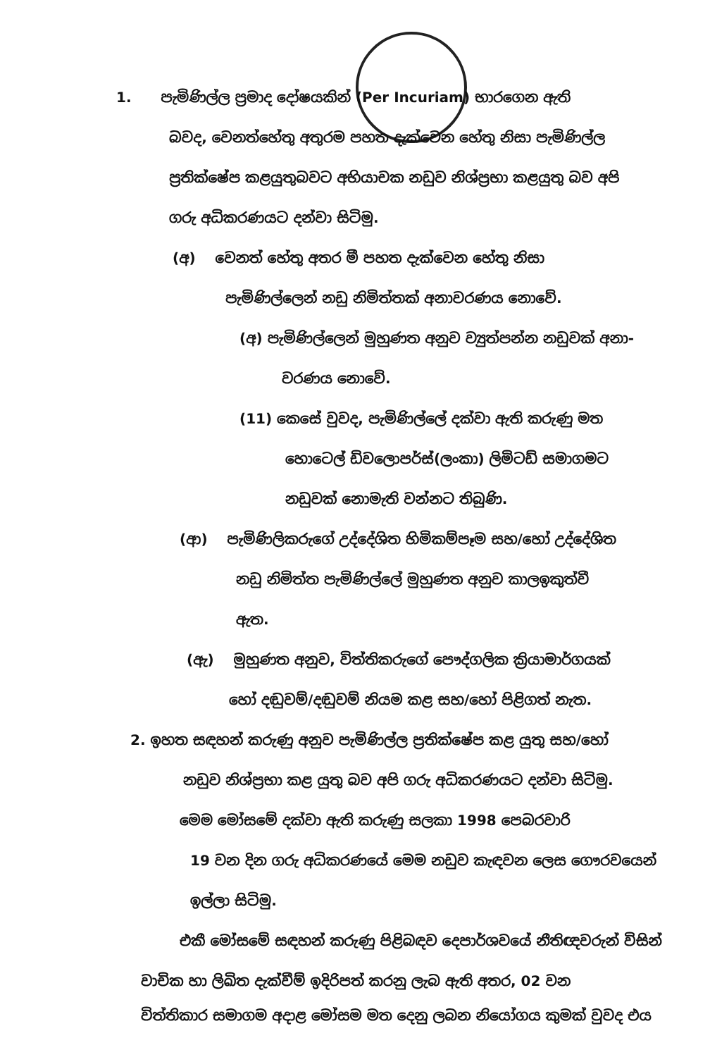1. පැමිණිල්ල ප්‍රමාද දෝෂයකින් (Per Incuriam) භාරගෙන ඇති
බවද, වෙනත්හේතු අතුරම පහත දැක්වෙන හේතු නිසා පැමිණිල්ල
ප්‍රතික්ෂේප කළයුතුබවට අභියාචක නඩුව නිශ්ප්‍රභා කළයුතු බව අපි
ගරු අධිකරණයට දන්වා සිටිමු.
(අ) වෙනත් හේතු අතර මී පහත දැක්වෙන හේතු නිසා
පැමිණිල්ලෙන් නඩු නිමිත්තක් අනාවරණය නොවේ.
(අ) පැමිණිල්ලෙන් මුහුණත අනුව ව්‍යුත්පන්න නඩුවක් අනා-
වරණය නොවේ.
(11) කෙසේ වුවද, පැමිණිල්ලේ දක්වා ඇති කරුණු මත
හොටෙල් ඩිවලොපර්ස්(ලංකා) ලිමිටඩ් සමාගමට
නඩුවක් නොමැති වන්නට තිබුණි.
(ආ) පැමිණිලිකරුගේ උද්දේශිත හිමිකම්පෑම සහ/හෝ උද්දේශිත
නඩු නිමිත්ත පැමිණිල්ලේ මුහුණත අනුව කාලඉකුත්වී
ඇත.
(ඇ) මුහුණත අනුව, විත්තිකරුගේ පෞද්ගලික ක්‍රියාමාර්ගයක්
හෝ දඬුවම්/දඬුවම් නියම කළ සහ/හෝ පිළිගත් නැත.
2. ඉහත සඳහන් කරුණු අනුව පැමිණිල්ල ප්‍රතික්ෂේප කළ යුතු සහ/හෝ
නඩුව නිශ්ප්‍රභා කළ යුතු බව අපි ගරු අධිකරණයට දන්වා සිටිමු.
මෙම මෝසමේ දක්වා ඇති කරුණු සලකා 1998 පෙබරවාරි
19 වන දින ගරු අධිකරණයේ මෙම නඩුව කැඳවන ලෙස ගෞරවයෙන්
ඉල්ලා සිටිමු.
එකී මෝසමේ සඳහන් කරුණු පිළිබඳව දෙපාර්ශවයේ නීතිඥවරුන් විසින්
වාචික හා ලිඛිත දැක්වීම් ඉදිරිපත් කරනු ලැබ ඇති අතර, 02 වන
විත්තිකාර සමාගම අදාළ මෝසම මත දෙනු ලබන නියෝගය කුමක් වුවද එය